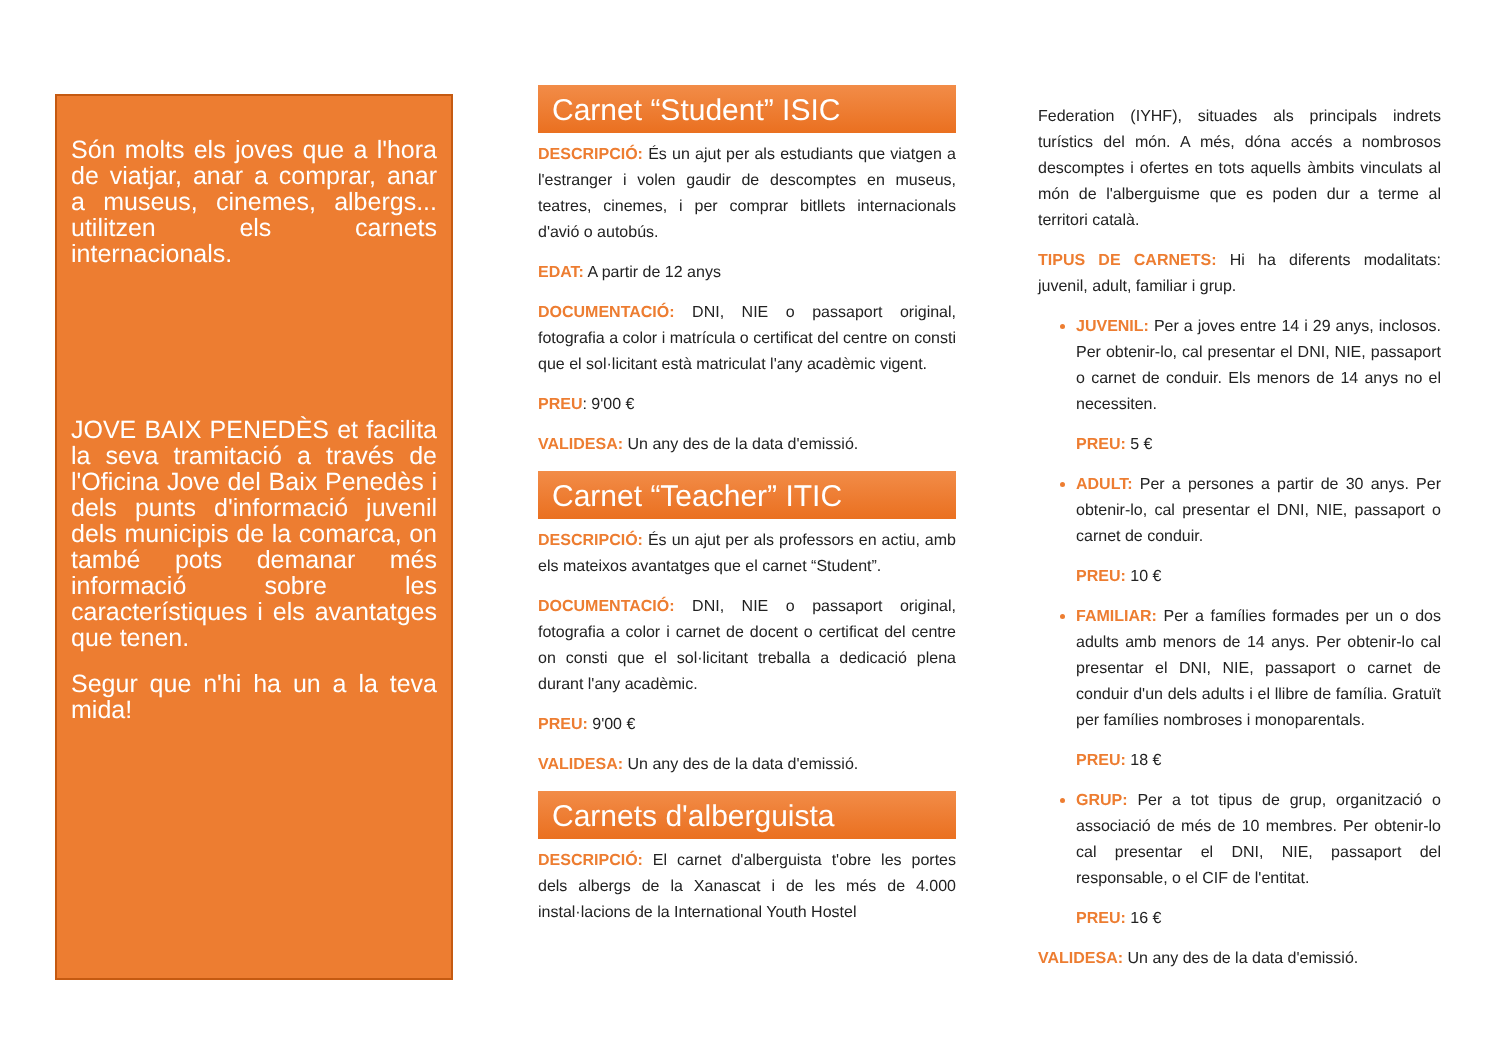Són molts els joves que a l'hora de viatjar, anar a comprar, anar a museus, cinemes, albergs... utilitzen els carnets internacionals.
JOVE BAIX PENEDÈS et facilita la seva tramitació a través de l'Oficina Jove del Baix Penedès i dels punts d'informació juvenil dels municipis de la comarca, on també pots demanar més informació sobre les característiques i els avantatges que tenen.
Segur que n'hi ha un a la teva mida!
Carnet “Student” ISIC
DESCRIPCIÓ: És un ajut per als estudiants que viatgen a l'estranger i volen gaudir de descomptes en museus, teatres, cinemes, i per comprar bitllets internacionals d'avió o autobús.
EDAT: A partir de 12 anys
DOCUMENTACIÓ: DNI, NIE o passaport original, fotografia a color i matrícula o certificat del centre on consti que el sol·licitant està matriculat l'any acadèmic vigent.
PREU: 9'00 €
VALIDESA: Un any des de la data d'emissió.
Carnet “Teacher” ITIC
DESCRIPCIÓ: És un ajut per als professors en actiu, amb els mateixos avantatges que el carnet “Student”.
DOCUMENTACIÓ: DNI, NIE o passaport original, fotografia a color i carnet de docent o certificat del centre on consti que el sol·licitant treballa a dedicació plena durant l'any acadèmic.
PREU: 9'00 €
VALIDESA: Un any des de la data d'emissió.
Carnets d'alberguista
DESCRIPCIÓ: El carnet d'alberguista t'obre les portes dels albergs de la Xanascat i de les més de 4.000 instal·lacions de la International Youth Hostel
Federation (IYHF), situades als principals indrets turístics del món. A més, dóna accés a nombrosos descomptes i ofertes en tots aquells àmbits vinculats al món de l'alberguisme que es poden dur a terme al territori català.
TIPUS DE CARNETS: Hi ha diferents modalitats: juvenil, adult, familiar i grup.
JUVENIL: Per a joves entre 14 i 29 anys, inclosos. Per obtenir-lo, cal presentar el DNI, NIE, passaport o carnet de conduir. Els menors de 14 anys no el necessiten.
PREU: 5 €
ADULT: Per a persones a partir de 30 anys. Per obtenir-lo, cal presentar el DNI, NIE, passaport o carnet de conduir.
PREU: 10 €
FAMILIAR: Per a famílies formades per un o dos adults amb menors de 14 anys. Per obtenir-lo cal presentar el DNI, NIE, passaport o carnet de conduir d'un dels adults i el llibre de família. Gratuït per famílies nombroses i monoparentals.
PREU: 18 €
GRUP: Per a tot tipus de grup, organització o associació de més de 10 membres. Per obtenir-lo cal presentar el DNI, NIE, passaport del responsable, o el CIF de l'entitat.
PREU: 16 €
VALIDESA: Un any des de la data d'emissió.